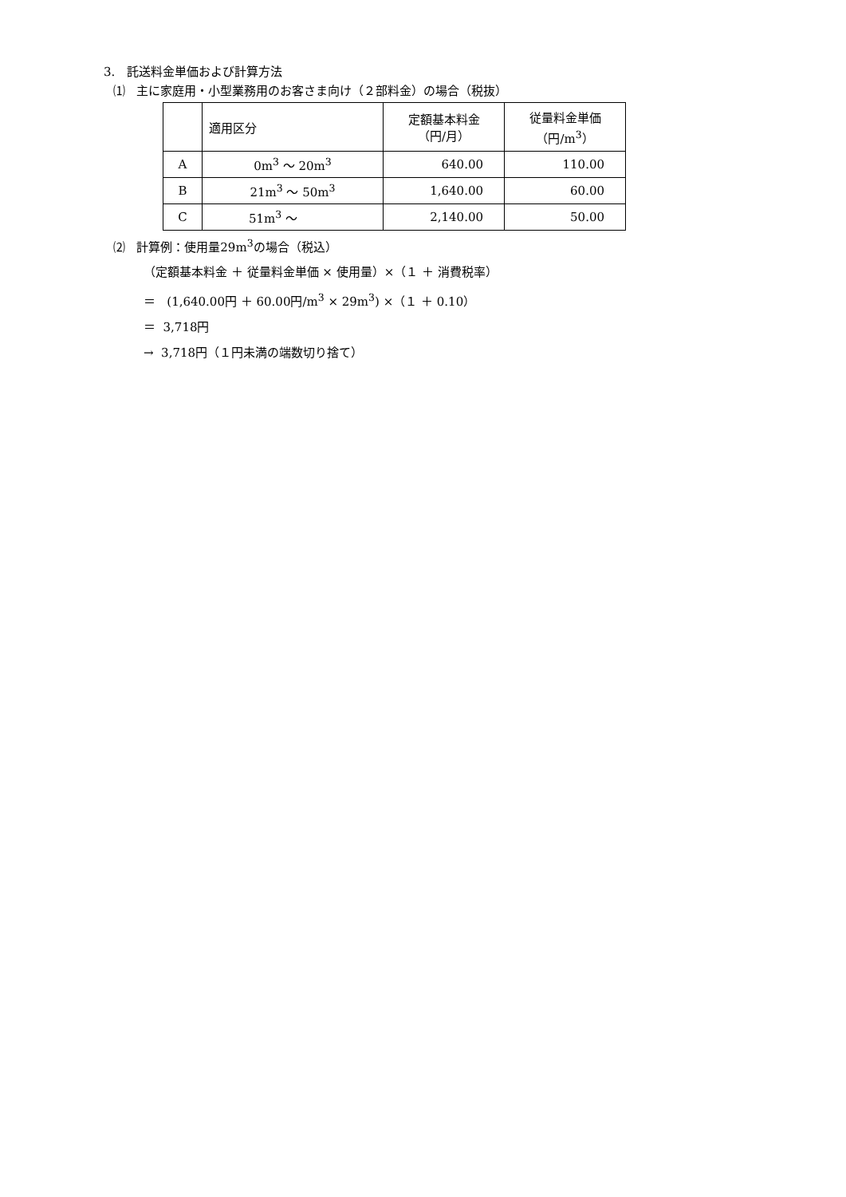3. 託送料金単価および計算方法
⑴ 主に家庭用・小型業務用のお客さま向け（２部料金）の場合（税抜）
| | 適用区分 | 定額基本料金 （円/月） | 従量料金単価 （円/m<sup>3</sup>） |
| --- | --- | --- | --- |
| A | 0m<sup>3</sup> ～ 20m<sup>3</sup> | 640.00 | 110.00 |
| B | 21m<sup>3</sup> ～ 50m<sup>3</sup> | 1,640.00 | 60.00 |
| C | 51m<sup>3</sup> ～ | 2,140.00 | 50.00 |
⑵ 計算例：使用量29m<sup>3</sup>の場合（税込）
（定額基本料金 ＋ 従量料金単価 × 使用量）×（１ ＋ 消費税率）
＝ (1,640.00円 ＋ 60.00円/m<sup>3</sup> × 29m<sup>3</sup>) ×（１ ＋ 0.10）
＝ 3,718円
→ 3,718円（１円未満の端数切り捨て）